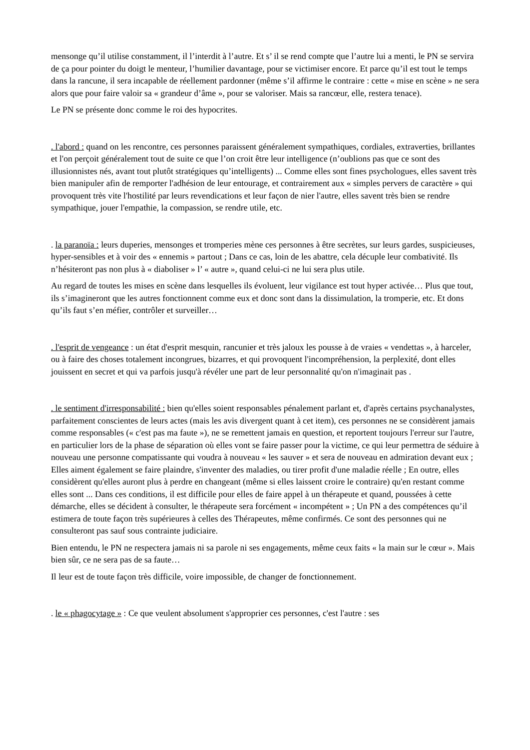mensonge qu’il utilise constamment, il l’interdit à l’autre. Et s’ il se rend compte que l’autre lui a menti, le PN se servira de ça pour pointer du doigt le menteur, l’humilier davantage, pour se victimiser encore. Et parce qu’il est tout le temps dans la rancune, il sera incapable de réellement pardonner (même s’il affirme le contraire : cette « mise en scène » ne sera alors que pour faire valoir sa « grandeur d’âme », pour se valoriser. Mais sa rancœur, elle, restera tenace).
Le PN se présente donc comme le roi des hypocrites.
. l'abord : quand on les rencontre, ces personnes paraissent généralement sympathiques, cordiales, extraverties, brillantes et l'on perçoit généralement tout de suite ce que l’on croit être leur intelligence (n’oublions pas que ce sont des illusionnistes nés, avant tout plutôt stratégiques qu’intelligents) ... Comme elles sont fines psychologues, elles savent très bien manipuler afin de remporter l'adhésion de leur entourage, et contrairement aux « simples pervers de caractère » qui provoquent très vite l'hostilité par leurs revendications et leur façon de nier l'autre, elles savent très bien se rendre sympathique, jouer l'empathie, la compassion, se rendre utile, etc.
. la paranoïa : leurs duperies, mensonges et tromperies mène ces personnes à être secrètes, sur leurs gardes, suspicieuses, hyper-sensibles et à voir des « ennemis » partout ; Dans ce cas, loin de les abattre, cela décuple leur combativité. Ils n’hésiteront pas non plus à « diaboliser » l’ « autre », quand celui-ci ne lui sera plus utile.
Au regard de toutes les mises en scène dans lesquelles ils évoluent, leur vigilance est tout hyper activée… Plus que tout, ils s’imagineront que les autres fonctionnent comme eux et donc sont dans la dissimulation, la tromperie, etc. Et dons qu’ils faut s’en méfier, contrôler et surveiller…
. l'esprit de vengeance : un état d'esprit mesquin, rancunier et très jaloux les pousse à de vraies « vendettas », à harceler, ou à faire des choses totalement incongrues, bizarres, et qui provoquent l'incompréhension, la perplexité, dont elles jouissent en secret et qui va parfois jusqu'à révéler une part de leur personnalité qu'on n'imaginait pas .
. le sentiment d'irresponsabilité : bien qu'elles soient responsables pénalement parlant et, d'après certains psychanalystes, parfaitement conscientes de leurs actes (mais les avis divergent quant à cet item), ces personnes ne se considèrent jamais comme responsables (« c'est pas ma faute »), ne se remettent jamais en question, et reportent toujours l'erreur sur l'autre, en particulier lors de la phase de séparation où elles vont se faire passer pour la victime, ce qui leur permettra de séduire à nouveau une personne compatissante qui voudra à nouveau « les sauver » et sera de nouveau en admiration devant eux ; Elles aiment également se faire plaindre, s'inventer des maladies, ou tirer profit d'une maladie réelle ; En outre, elles considèrent qu'elles auront plus à perdre en changeant (même si elles laissent croire le contraire) qu'en restant comme elles sont ... Dans ces conditions, il est difficile pour elles de faire appel à un thérapeute et quand, poussées à cette démarche, elles se décident à consulter, le thérapeute sera forcément « incompétent » ; Un PN a des compétences qu’il estimera de toute façon très supérieures à celles des Thérapeutes, même confirmés. Ce sont des personnes qui ne consulteront pas sauf sous contrainte judiciaire.
Bien entendu, le PN ne respectera jamais ni sa parole ni ses engagements, même ceux faits « la main sur le cœur ». Mais bien sûr, ce ne sera pas de sa faute…
Il leur est de toute façon très difficile, voire impossible, de changer de fonctionnement.
. le « phagocytage » : Ce que veulent absolument s'approprier ces personnes, c'est l'autre : ses